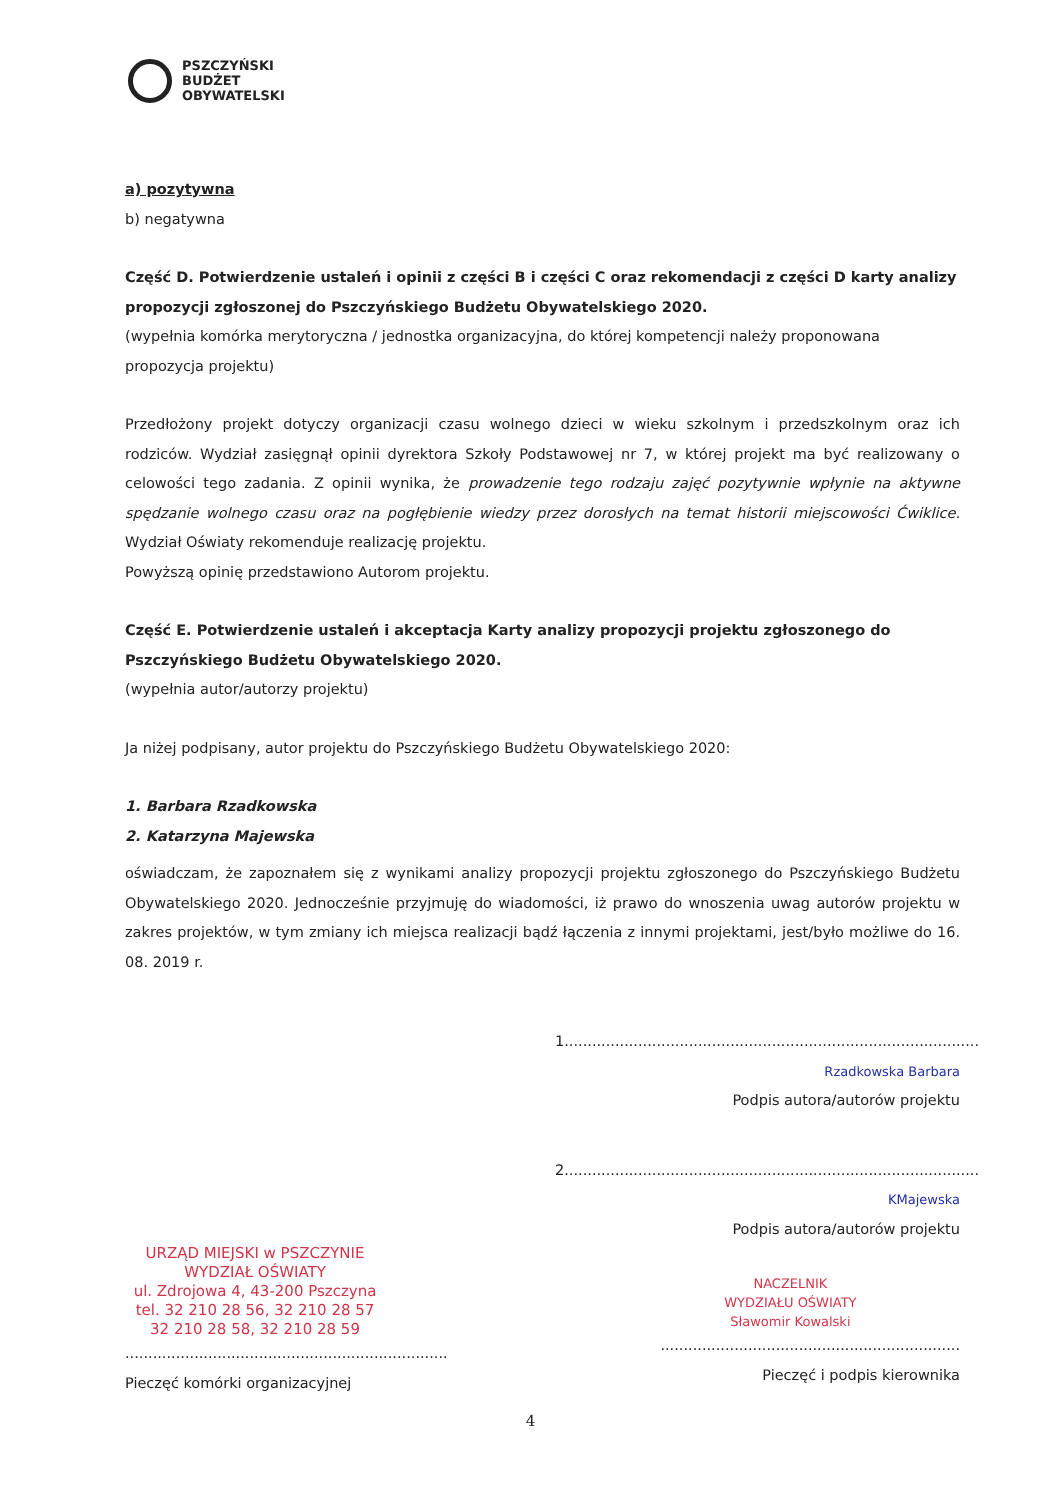PSZCZYŃSKI
BUDŻET
OBYWATELSKI
a) pozytywna
b) negatywna
Część D. Potwierdzenie ustaleń i opinii z części B i części C oraz rekomendacji z części D karty analizy propozycji zgłoszonej do Pszczyńskiego Budżetu Obywatelskiego 2020.
(wypełnia komórka merytoryczna / jednostka organizacyjna, do której kompetencji należy proponowana propozycja projektu)
Przedłożony projekt dotyczy organizacji czasu wolnego dzieci w wieku szkolnym i przedszkolnym oraz ich rodziców. Wydział zasięgnął opinii dyrektora Szkoły Podstawowej nr 7, w której projekt ma być realizowany o celowości tego zadania. Z opinii wynika, że prowadzenie tego rodzaju zajęć pozytywnie wpłynie na aktywne spędzanie wolnego czasu oraz na pogłębienie wiedzy przez dorosłych na temat historii miejscowości Ćwiklice. Wydział Oświaty rekomenduje realizację projektu.
Powyższą opinię przedstawiono Autorom projektu.
Część E. Potwierdzenie ustaleń i akceptacja Karty analizy propozycji projektu zgłoszonego do Pszczyńskiego Budżetu Obywatelskiego 2020.
(wypełnia autor/autorzy projektu)
Ja niżej podpisany, autor projektu do Pszczyńskiego Budżetu Obywatelskiego 2020:
1. Barbara Rzadkowska
2. Katarzyna Majewska
oświadczam, że zapoznałem się z wynikami analizy propozycji projektu zgłoszonego do Pszczyńskiego Budżetu Obywatelskiego 2020. Jednocześnie przyjmuję do wiadomości, iż prawo do wnoszenia uwag autorów projektu w zakres projektów, w tym zmiany ich miejsca realizacji bądź łączenia z innymi projektami, jest/było możliwe do 16. 08. 2019 r.
1.......................................................................................... Rzadkowska Barbara
Podpis autora/autorów projektu
2.......................................................................................... KMajewska
Podpis autora/autorów projektu
URZĄD MIEJSKI w PSZCZYNIE
WYDZIAŁ OŚWIATY
ul. Zdrojowa 4, 43-200 Pszczyna
tel. 32 210 28 56, 32 210 28 57
32 210 28 58, 32 210 28 59
......................................................................
Pieczęć komórki organizacyjnej
NACZELNIK
WYDZIAŁU OŚWIATY
Sławomir Kowalski
.................................................................
Pieczęć i podpis kierownika
4